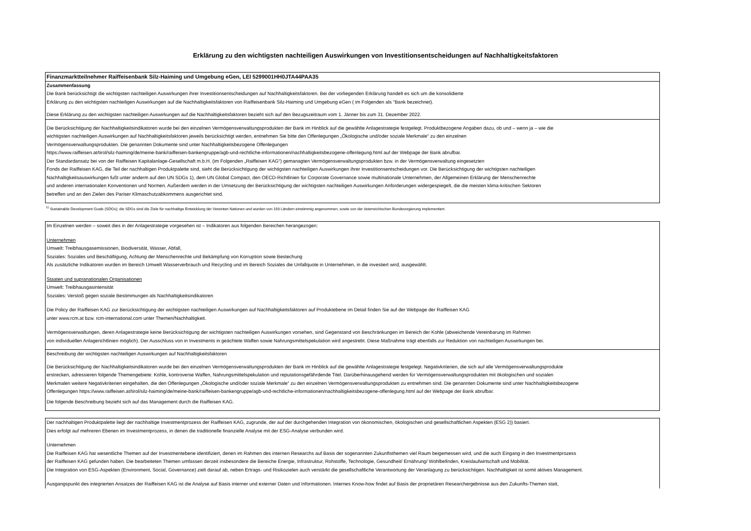Erklärung zu den wichtigsten nachteiligen Auswirkungen von Investitionsentscheidungen auf Nachhaltigkeitsfaktoren
Finanzmarktteilnehmer Raiffeisenbank Silz-Haiming und Umgebung eGen, LEI 5299001HH0JTA44PAA35
Zusammenfassung
Die Bank berücksichtigt die wichtigsten nachteiligen Auswirkungen ihrer Investitionsentscheidungen auf Nachhaltigkeitsfaktoren. Bei der vorliegenden Erklärung handelt es sich um die konsolidierte
Erklärung zu den wichtigsten nachteiligen Auswirkungen auf die Nachhaltigkeitsfaktoren von Raiffeisenbank Silz-Haiming und Umgebung eGen ( im Folgenden als "Bank bezeichnet).
Diese Erklärung zu den wichtigsten nachteiligen Auswirkungen auf die Nachhaltigkeitsfaktoren bezieht sich auf den Bezugszeitraum vom 1. Jänner bis zum 31. Dezember 2022.
Die Berücksichtigung der Nachhaltigkeitsindikatoren wurde bei den einzelnen Vermögensverwaltungsprodukten der Bank im Hinblick auf die gewählte Anlagestrategie festgelegt. Produktbezogene Angaben dazu, ob und – wenn ja – wie die
wichtigsten nachteiligen Auswirkungen auf Nachhaltigkeitsfaktoren jeweils berücksichtigt werden, entnehmen Sie bitte den Offenlegungen „Ökologische und/oder soziale Merkmale“ zu den einzelnen
Vermögensverwaltungsprodukten. Die genannten Dokumente sind unter Nachhaltigkeitsbezogene Offenlegungen
https://www.raiffeisen.at/tirol/silz-haiming/de/meine-bank/raiffeisen-bankengruppe/agb-und-rechtliche-informationen/nachhaltigkeitsbezogene-offenlegung.html auf der Webpage der Bank abrufbar.
Der Standardansatz bei von der Raiffeisen Kapitalanlage-Gesellschaft m.b.H. (im Folgenden „Raiffeisen KAG“) gemanagten Vermögensverwaltungsprodukten bzw. in der Vermögensverwaltung eingesetzten
Fonds der Raiffeisen KAG, die Teil der nachhaltigen Produktpalette sind, sieht die Berücksichtigung der wichtigsten nachteiligen Auswirkungen ihrer Investitionsentscheidungen vor. Die Berücksichtigung der wichtigsten nachteiligen
Nachhaltigkeitsauswirkungen fußt unter anderm auf den UN SDGs 1), dem UN Global Compact, den OECD-Richtlinien für Corporate Governance sowie multinationale Unternehmen, der Allgemeinen Erklärung der Menschenrechte
und anderen internationalen Konventionen und Normen. Außerdem werden in der Umsetzung der Berücksichtigung der wichtigsten nachteiligen Auswirkungen Anforderungen widergespiegelt, die die meisten klima-kritischen Sektoren
betreffen und an den Zielen des Pariser Klimaschutzabkommens ausgerichtet sind.
<sup>1)</sup> Sustainable Development Goals (SDGs); die SDGs sind die Ziele für nachhaltige Entwicklung der Vereinten Nationen und wurden von 193 Ländern einstimmig angenommen, sowie von der österreichischen Bundesregierung implementiert.
Im Einzelnen werden – soweit dies in der Anlagestrategie vorgesehen ist – Indikatoren aus folgenden Bereichen herangezogen:
Unternehmen
Umwelt: Treibhausgasemissionen, Biodiversität, Wasser, Abfall,
Soziales: Soziales und Beschäftigung, Achtung der Menschenrechte und Bekämpfung von Korruption sowie Bestechung
Als zusätzliche Indikatoren wurden im Bereich Umwelt Wasserverbrauch und Recycling und im Bereich Soziales die Unfallquote in Unternehmen, in die investiert wird, ausgewählt.
Staaten und supranationalen Organisationen
Umwelt: Treibhausgasintensität
Soziales: Verstoß gegen soziale Bestimmungen als Nachhaltigkeitsindikatoren
Die Policy der Raiffeisen KAG zur Berücksichtigung der wichtigsten nachteiligen Auswirkungen auf Nachhaltigkeitsfaktoren auf Produktebene im Detail finden Sie auf der Webpage der Raiffeisen KAG
unter www.rcm.at bzw. rcm-international.com unter Themen/Nachhaltigkeit.
Vermögensverwaltungen, deren Anlagestrategie keine Berücksichtigung der wichtigsten nachteiligen Auswirkungen vorsehen, sind Gegenstand von Beschränkungen im Bereich der Kohle (abweichende Vereinbarung im Rahmen
von individuellen Anlagerichtlinien möglich). Der Ausschluss von in Investments in geächtete Waffen sowie Nahrungsmittelspekulation wird angestrebt. Diese Maßnahme trägt ebenfalls zur Reduktion von nachteiligen Auswirkungen bei.
Beschreibung der wichtigsten nachteiligen Auswirkungen auf Nachhaltigkeitsfaktoren
Die Berücksichtigung der Nachhaltigkeitsindikatoren wurde bei den einzelnen Vermögensverwaltungsprodukten der Bank im Hinblick auf die gewählte Anlagestrategie festgelegt. Negativkriterien, die sich auf alle Vermögensverwaltungsprodukte
erstrecken, adressieren folgende Themengebiete: Kohle, kontroverse Waffen, Nahrungsmittelspekulation und reputationsgefährdende Titel. Darüberhinausgehend werden für Vermögensverwaltungsprodukten mit ökologischen und sozialen
Merkmalen weitere Negativkriterien eingehalten, die den Offenlegungen „Ökologische und/oder soziale Merkmale“ zu den einzelnen Vermögensverwaltungsprodukten zu entnehmen sind. Die genannten Dokumente sind unter Nachhaltigkeitsbezogene
Offenlegungen https://www.raiffeisen.at/tirol/silz-haiming/de/meine-bank/raiffeisen-bankengruppe/agb-und-rechtliche-informationen/nachhaltigkeitsbezogene-offenlegung.html auf der Webpage der Bank abrufbar.
Die folgende Beschreibung bezieht sich auf das Management durch die Raiffeisen KAG.
Der nachhaltigen Produktpalette liegt der nachhaltige Investmentprozess der Raiffeisen KAG, zugrunde, der auf der durchgehenden Integration von ökonomischen, ökologischen und gesellschaftlichen Aspekten (ESG 2)) basiert.
Dies erfolgt auf mehreren Ebenen im Investmentprozess, in denen die traditionelle finanzielle Analyse mit der ESG-Analyse verbunden wird.
Unternehmen
Die Raiffeisen KAG hat wesentliche Themen auf der Investmentebene identifiziert, denen im Rahmen des internen Researchs auf Basis der sogenannten Zukunftsthemen viel Raum beigemessen wird, und die auch Eingang in den Investmentprozess
der Raiffeisen KAG gefunden haben. Die bearbeiteten Themen umfassen derzeit insbesondere die Bereiche Energie, Infrastruktur, Rohstoffe, Technologie, Gesundheit/ Ernährung/ Wohlbefinden, Kreislaufwirtschaft und Mobilität.
Die Integration von ESG-Aspekten (Environment, Social, Governance) zielt darauf ab, neben Ertrags- und Risikozielen auch verstärkt die gesellschaftliche Verantwortung der Veranlagung zu berücksichtigen. Nachhaltigkeit ist somit aktives Management.
Ausgangspunkt des integrierten Ansatzes der Raiffeisen KAG ist die Analyse auf Basis interner und externer Daten und Informationen. Internes Know-how findet auf Basis der proprietären Researchergebnisse aus den Zukunfts-Themen statt,